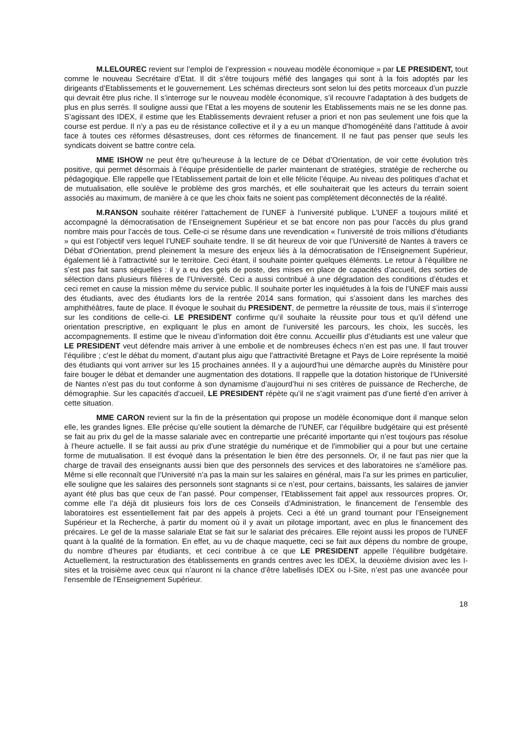M.LELOUREC revient sur l’emploi de l’expression « nouveau modèle économique » par LE PRESIDENT, tout comme le nouveau Secrétaire d’Etat. Il dit s’être toujours méfié des langages qui sont à la fois adoptés par les dirigeants d’Etablissements et le gouvernement. Les schémas directeurs sont selon lui des petits morceaux d’un puzzle qui devrait être plus riche. Il s’interroge sur le nouveau modèle économique, s’il recouvre l’adaptation à des budgets de plus en plus serrés. Il souligne aussi que l’Etat a les moyens de soutenir les Etablissements mais ne se les donne pas. S’agissant des IDEX, il estime que les Etablissements devraient refuser a priori et non pas seulement une fois que la course est perdue. Il n’y a pas eu de résistance collective et il y a eu un manque d’homogénéité dans l’attitude à avoir face à toutes ces réformes désastreuses, dont ces réformes de financement. Il ne faut pas penser que seuls les syndicats doivent se battre contre cela.
MME ISHOW ne peut être qu’heureuse à la lecture de ce Débat d’Orientation, de voir cette évolution très positive, qui permet désormais à l’équipe présidentielle de parler maintenant de stratégies, stratégie de recherche ou pédagogique. Elle rappelle que l’Etablissement partait de loin et elle félicite l’équipe. Au niveau des politiques d’achat et de mutualisation, elle soulève le problème des gros marchés, et elle souhaiterait que les acteurs du terrain soient associés au maximum, de manière à ce que les choix faits ne soient pas complètement déconnectés de la réalité.
M.RANSON souhaite réitérer l’attachement de l’UNEF à l’université publique. L’UNEF a toujours milité et accompagné la démocratisation de l’Enseignement Supérieur et se bat encore non pas pour l’accès du plus grand nombre mais pour l’accès de tous. Celle-ci se résume dans une revendication « l’université de trois millions d’étudiants » qui est l’objectif vers lequel l’UNEF souhaite tendre. Il se dit heureux de voir que l’Université de Nantes à travers ce Débat d’Orientation, prend pleinement la mesure des enjeux liés à la démocratisation de l’Enseignement Supérieur, également lié à l’attractivité sur le territoire. Ceci étant, il souhaite pointer quelques éléments. Le retour à l’équilibre ne s’est pas fait sans séquelles : il y a eu des gels de poste, des mises en place de capacités d’accueil, des sorties de sélection dans plusieurs filières de l’Université. Ceci a aussi contribué à une dégradation des conditions d’études et ceci remet en cause la mission même du service public. Il souhaite porter les inquiétudes à la fois de l’UNEF mais aussi des étudiants, avec des étudiants lors de la rentrée 2014 sans formation, qui s’assoient dans les marches des amphithéâtres, faute de place. Il évoque le souhait du PRESIDENT, de permettre la réussite de tous, mais il s’interroge sur les conditions de celle-ci. LE PRESIDENT confirme qu’il souhaite la réussite pour tous et qu’il défend une orientation prescriptive, en expliquant le plus en amont de l’université les parcours, les choix, les succès, les accompagnements. Il estime que le niveau d’information doit être connu. Accueillir plus d’étudiants est une valeur que LE PRESIDENT veut défendre mais arriver à une embolie et de nombreuses échecs n’en est pas une. Il faut trouver l’équilibre ; c’est le débat du moment, d’autant plus aigu que l’attractivité Bretagne et Pays de Loire représente la moitié des étudiants qui vont arriver sur les 15 prochaines années. Il y a aujourd’hui une démarche auprès du Ministère pour faire bouger le débat et demander une augmentation des dotations. Il rappelle que la dotation historique de l’Université de Nantes n’est pas du tout conforme à son dynamisme d’aujourd’hui ni ses critères de puissance de Recherche, de démographie. Sur les capacités d’accueil, LE PRESIDENT répète qu’il ne s’agit vraiment pas d’une fierté d’en arriver à cette situation.
MME CARON revient sur la fin de la présentation qui propose un modèle économique dont il manque selon elle, les grandes lignes. Elle précise qu’elle soutient la démarche de l’UNEF, car l’équilibre budgétaire qui est présenté se fait au prix du gel de la masse salariale avec en contrepartie une précarité importante qui n’est toujours pas résolue à l’heure actuelle. Il se fait aussi au prix d’une stratégie du numérique et de l’immobilier qui a pour but une certaine forme de mutualisation. Il est évoqué dans la présentation le bien être des personnels. Or, il ne faut pas nier que la charge de travail des enseignants aussi bien que des personnels des services et des laboratoires ne s’améliore pas. Même si elle reconnaît que l’Université n’a pas la main sur les salaires en général, mais l’a sur les primes en particulier, elle souligne que les salaires des personnels sont stagnants si ce n’est, pour certains, baissants, les salaires de janvier ayant été plus bas que ceux de l’an passé. Pour compenser, l’Etablissement fait appel aux ressources propres. Or, comme elle l’a déjà dit plusieurs fois lors de ces Conseils d’Administration, le financement de l’ensemble des laboratoires est essentiellement fait par des appels à projets. Ceci a été un grand tournant pour l’Enseignement Supérieur et la Recherche, à partir du moment où il y avait un pilotage important, avec en plus le financement des précaires. Le gel de la masse salariale Etat se fait sur le salariat des précaires. Elle rejoint aussi les propos de l’UNEF quant à la qualité de la formation. En effet, au vu de chaque maquette, ceci se fait aux dépens du nombre de groupe, du nombre d’heures par étudiants, et ceci contribue à ce que LE PRESIDENT appelle l’équilibre budgétaire. Actuellement, la restructuration des établissements en grands centres avec les IDEX, la deuxième division avec les I-sites et la troisième avec ceux qui n’auront ni la chance d’être labellisés IDEX ou I-Site, n’est pas une avancée pour l’ensemble de l’Enseignement Supérieur.
18